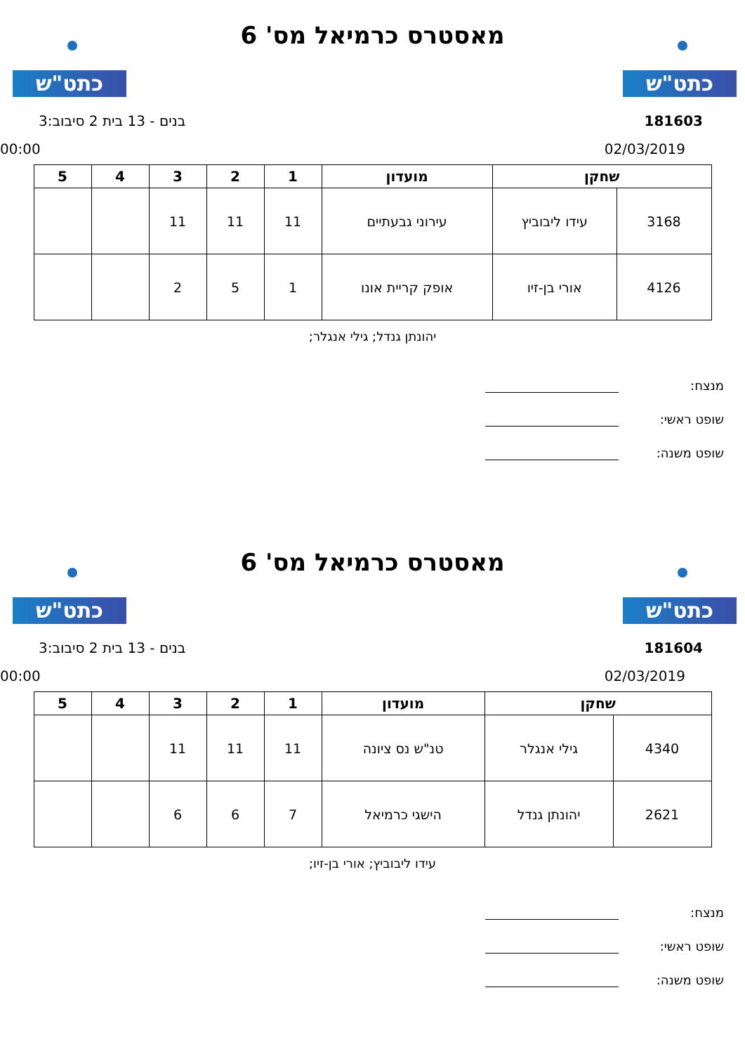כתט"ש כתט"ש
מאסטרס כרמיאל מס' 6
181603 בנים - 13 בית 2 סיבוב:3
02/03/2019 00:00
| שחקן | | מועדון | 1 | 2 | 3 | 4 | 5 |
| --- | --- | --- | --- | --- | --- | --- | --- |
| 3168 | עידו ליבוביץ | עירוני גבעתיים | 11 | 11 | 11 | | |
| 4126 | אורי בן-זיו | אופק קריית אונו | 1 | 5 | 2 | | |
יהונתן גנדל; גילי אנגלר;
מנצח:
שופט ראשי:
שופט משנה:
כתט"ש כתט"ש
מאסטרס כרמיאל מס' 6
181604 בנים - 13 בית 2 סיבוב:3
02/03/2019 00:00
| שחקן | | מועדון | 1 | 2 | 3 | 4 | 5 |
| --- | --- | --- | --- | --- | --- | --- | --- |
| 4340 | גילי אנגלר | טנ"ש נס ציונה | 11 | 11 | 11 | | |
| 2621 | יהונתן גנדל | הישגי כרמיאל | 7 | 6 | 6 | | |
עידו ליבוביץ; אורי בן-זיו;
מנצח:
שופט ראשי:
שופט משנה: